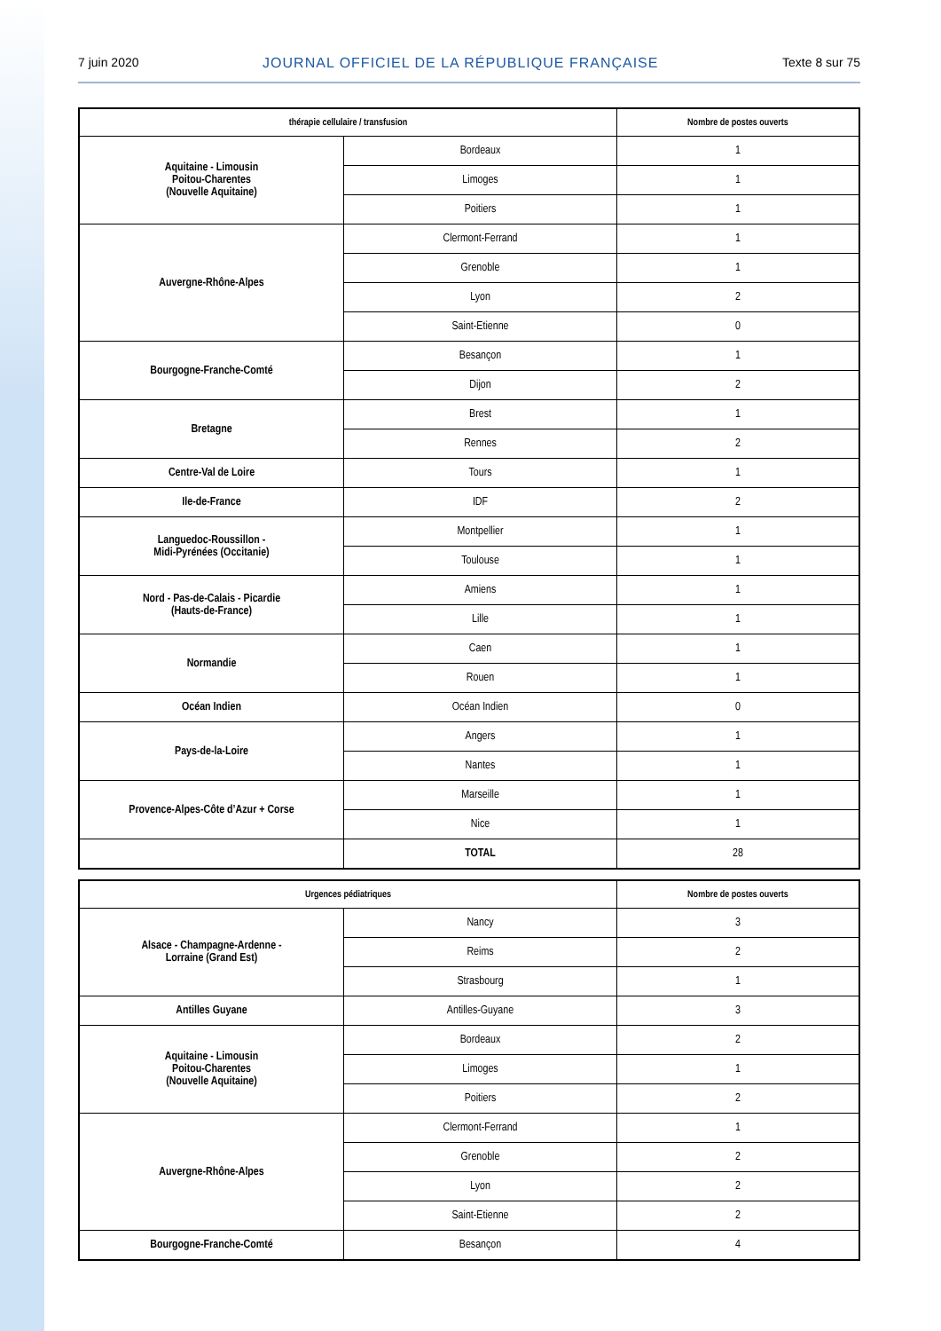7 juin 2020 JOURNAL OFFICIEL DE LA RÉPUBLIQUE FRANÇAISE Texte 8 sur 75
| thérapie cellulaire / transfusion | | Nombre de postes ouverts |
| --- | --- | --- |
| Aquitaine - Limousin Poitou-Charentes (Nouvelle Aquitaine) | Bordeaux | 1 |
| | Limoges | 1 |
| | Poitiers | 1 |
| Auvergne-Rhône-Alpes | Clermont-Ferrand | 1 |
| | Grenoble | 1 |
| | Lyon | 2 |
| | Saint-Etienne | 0 |
| Bourgogne-Franche-Comté | Besançon | 1 |
| | Dijon | 2 |
| Bretagne | Brest | 1 |
| | Rennes | 2 |
| Centre-Val de Loire | Tours | 1 |
| Ile-de-France | IDF | 2 |
| Languedoc-Roussillon - Midi-Pyrénées (Occitanie) | Montpellier | 1 |
| | Toulouse | 1 |
| Nord - Pas-de-Calais - Picardie (Hauts-de-France) | Amiens | 1 |
| | Lille | 1 |
| Normandie | Caen | 1 |
| | Rouen | 1 |
| Océan Indien | Océan Indien | 0 |
| Pays-de-la-Loire | Angers | 1 |
| | Nantes | 1 |
| Provence-Alpes-Côte d’Azur + Corse | Marseille | 1 |
| | Nice | 1 |
| | TOTAL | 28 |
| Urgences pédiatriques | | Nombre de postes ouverts |
| --- | --- | --- |
| Alsace - Champagne-Ardenne - Lorraine (Grand Est) | Nancy | 3 |
| | Reims | 2 |
| | Strasbourg | 1 |
| Antilles Guyane | Antilles-Guyane | 3 |
| Aquitaine - Limousin Poitou-Charentes (Nouvelle Aquitaine) | Bordeaux | 2 |
| | Limoges | 1 |
| | Poitiers | 2 |
| Auvergne-Rhône-Alpes | Clermont-Ferrand | 1 |
| | Grenoble | 2 |
| | Lyon | 2 |
| | Saint-Etienne | 2 |
| Bourgogne-Franche-Comté | Besançon | 4 |